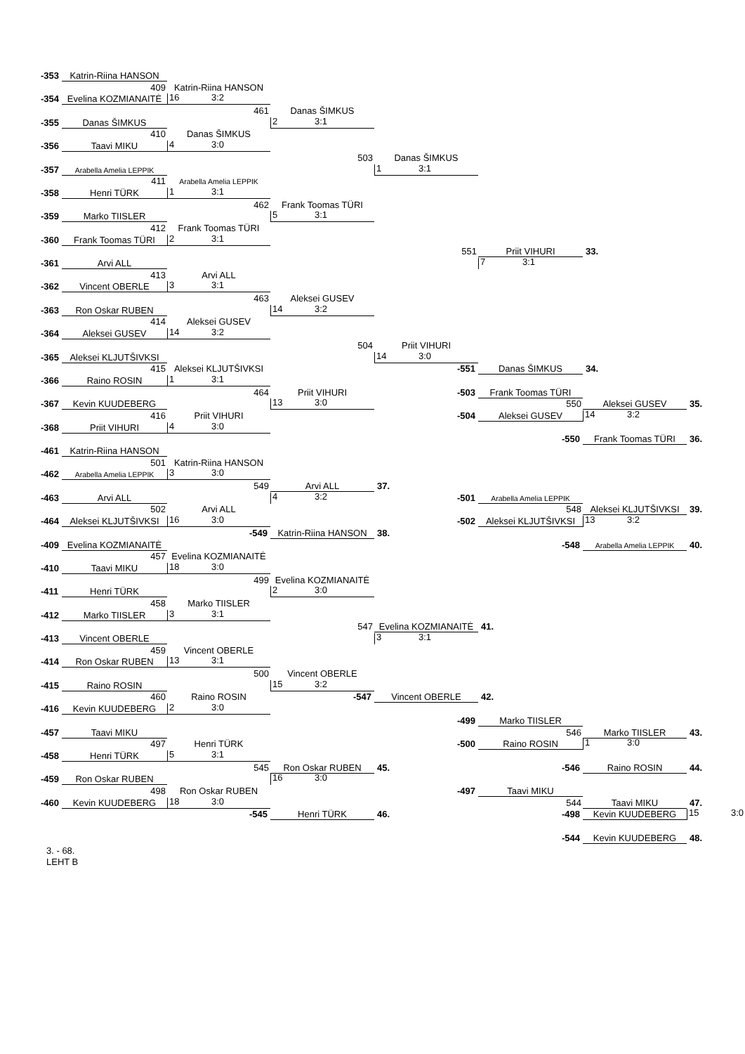-353 Katrin-Riina HANSON
409 Katrin-Riina HANSON
-354 Evelina KOZMIANAITĖ 16 3:2
461 Danas ŠIMKUS
-355 Danas ŠIMKUS 2 3:1
410 Danas ŠIMKUS
-356 Taavi MIKU 4 3:0
503 Danas ŠIMKUS
-357 Arabella Amelia LEPPIK 1 3:1
411 Arabella Amelia LEPPIK
-358 Henri TÜRK 1 3:1
462 Frank Toomas TÜRI
-359 Marko TIISLER 5 3:1
412 Frank Toomas TÜRI
-360 Frank Toomas TÜRI 2 3:1
551 Priit VIHURI 33.
-361 Arvi ALL 7 3:1
413 Arvi ALL
-362 Vincent OBERLE 3 3:1
463 Aleksei GUSEV
-363 Ron Oskar RUBEN 14 3:2
414 Aleksei GUSEV
-364 Aleksei GUSEV 14 3:2
504 Priit VIHURI
-365 Aleksei KLJUTŠIVKSI 14 3:0
415 Aleksei KLJUTŠIVKSI -551 Danas ŠIMKUS 34.
-366 Raino ROSIN 1 3:1
464 Priit VIHURI -503 Frank Toomas TÜRI
-367 Kevin KUUDEBERG 13 3:0 550 Aleksei GUSEV 35.
416 Priit VIHURI -504 Aleksei GUSEV 14 3:2
-368 Priit VIHURI 4 3:0
-550 Frank Toomas TÜRI 36.
-461 Katrin-Riina HANSON
501 Katrin-Riina HANSON
-462 Arabella Amelia LEPPIK 3 3:0
549 Arvi ALL 37.
-463 Arvi ALL 4 3:2 -501 Arabella Amelia LEPPIK
502 Arvi ALL 548 Aleksei KLJUTŠIVKSI 39.
-464 Aleksei KLJUTŠIVKSI 16 3:0 -502 Aleksei KLJUTŠIVKSI 13 3:2
-549 Katrin-Riina HANSON 38.
-409 Evelina KOZMIANAITĖ -548 Arabella Amelia LEPPIK 40.
457 Evelina KOZMIANAITĖ
-410 Taavi MIKU 18 3:0
499 Evelina KOZMIANAITĖ
-411 Henri TÜRK 2 3:0
458 Marko TIISLER
-412 Marko TIISLER 3 3:1
547 Evelina KOZMIANAITĖ 41.
-413 Vincent OBERLE 3 3:1
459 Vincent OBERLE
-414 Ron Oskar RUBEN 13 3:1
500 Vincent OBERLE
-415 Raino ROSIN 15 3:2
460 Raino ROSIN -547 Vincent OBERLE 42.
-416 Kevin KUUDEBERG 2 3:0
-499 Marko TIISLER
-457 Taavi MIKU 546 Marko TIISLER 43.
497 Henri TÜRK -500 Raino ROSIN 1 3:0
-458 Henri TÜRK 5 3:1
545 Ron Oskar RUBEN 45. -546 Raino ROSIN 44.
-459 Ron Oskar RUBEN 16 3:0
498 Ron Oskar RUBEN -497 Taavi MIKU
-460 Kevin KUUDEBERG 18 3:0 544 Taavi MIKU 47.
-545 Henri TÜRK 46. -498 Kevin KUUDEBERG 15 3:0
-544 Kevin KUUDEBERG 48.
3. - 68.
LEHT B